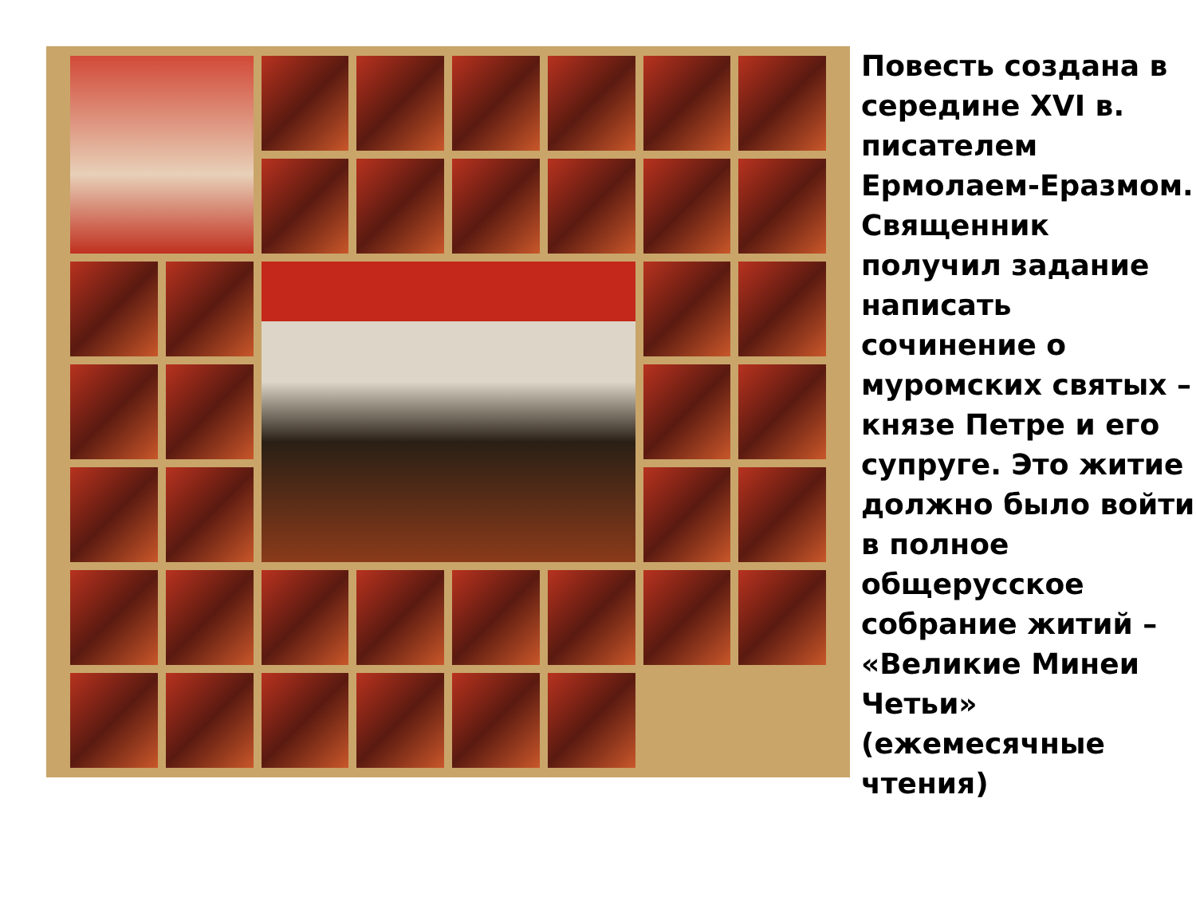Повесть создана в середине XVI в. писателем Ермолаем-Еразмом. Священник получил задание написать сочинение о муромских святых – князе Петре и его супруге. Это житие должно было войти в полное общерусское собрание житий – «Великие Минеи Четьи» (ежемесячные чтения)